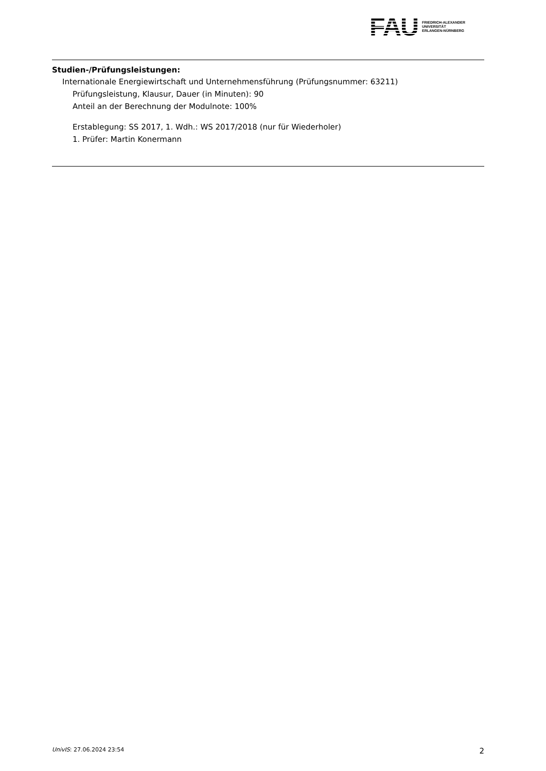FAU
FRIEDRICH-ALEXANDER
UNIVERSITÄT
ERLANGEN-NÜRNBERG
Studien-/Prüfungsleistungen:
Internationale Energiewirtschaft und Unternehmensführung (Prüfungsnummer: 63211)
Prüfungsleistung, Klausur, Dauer (in Minuten): 90
Anteil an der Berechnung der Modulnote: 100%
Erstablegung: SS 2017, 1. Wdh.: WS 2017/2018 (nur für Wiederholer)
1. Prüfer: Martin Konermann
UnivIS: 27.06.2024 23:54 2